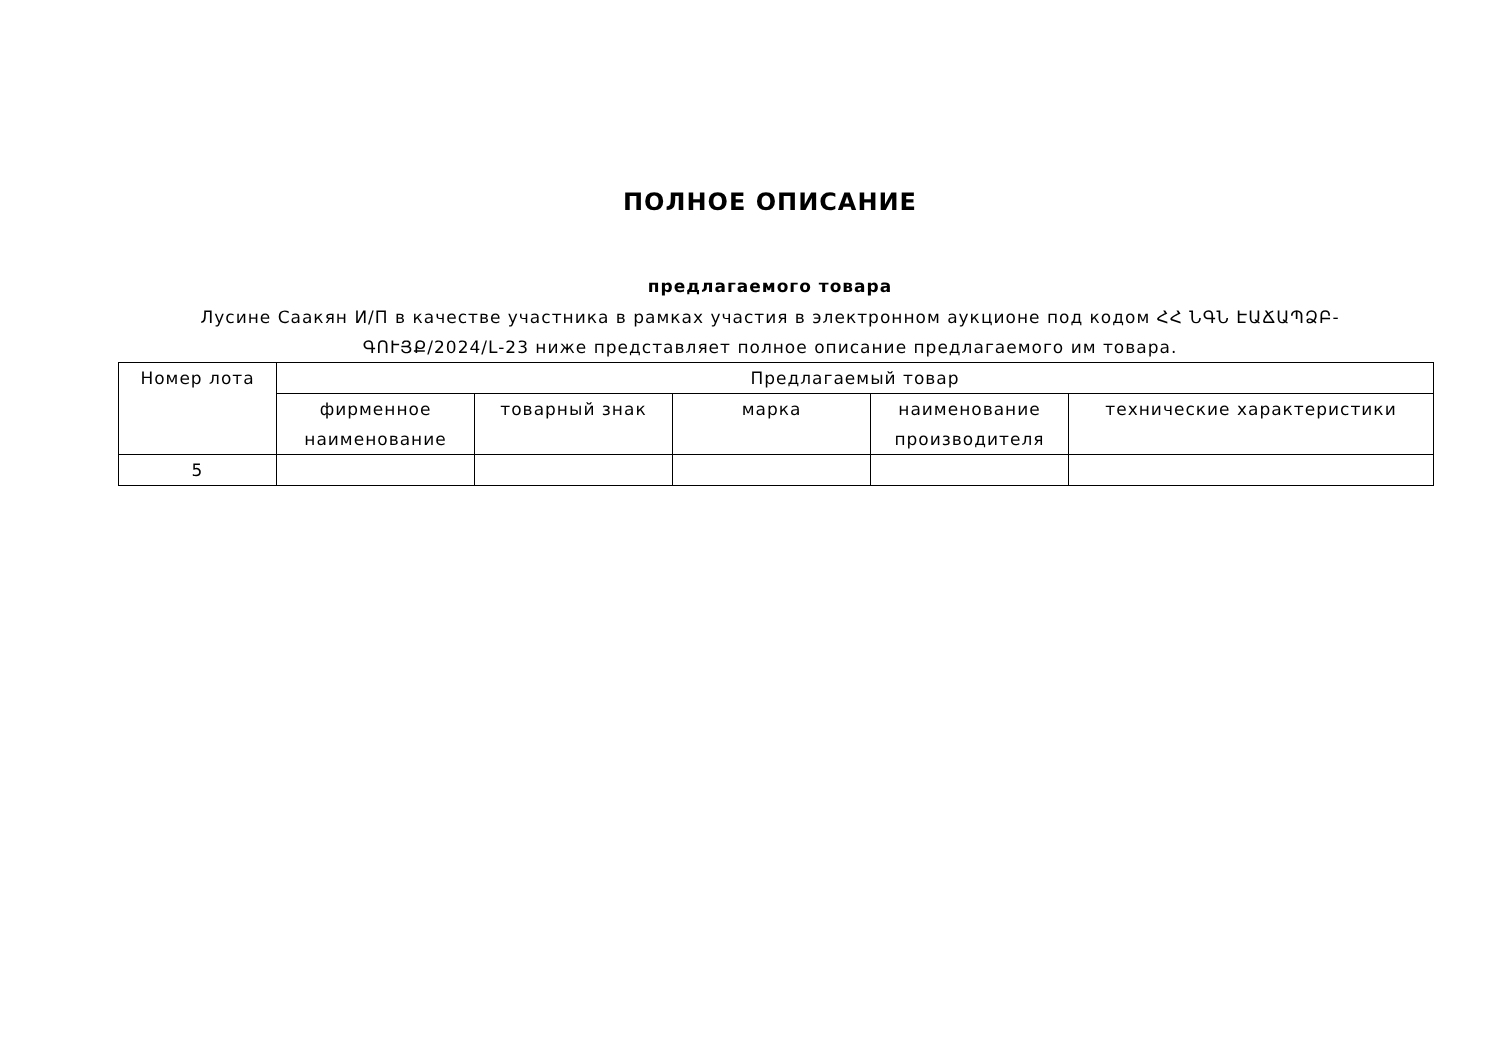ПОЛНОЕ ОПИСАНИЕ
предлагаемого товара
Лусине Саакян И/П в качестве участника в рамках участия в электронном аукционе под кодом ՀՀ ՆԳՆ ԷԱՃԱՊՁԲ-ԳՈՒՅՔ/2024/L-23 ниже представляет полное описание предлагаемого им товара.
| Номер лота | Предлагаемый товар | | | | |
| --- | --- | --- | --- | --- | --- |
| | фирменное наименование | товарный знак | марка | наименование производителя | технические характеристики |
| 5 | | | | | |